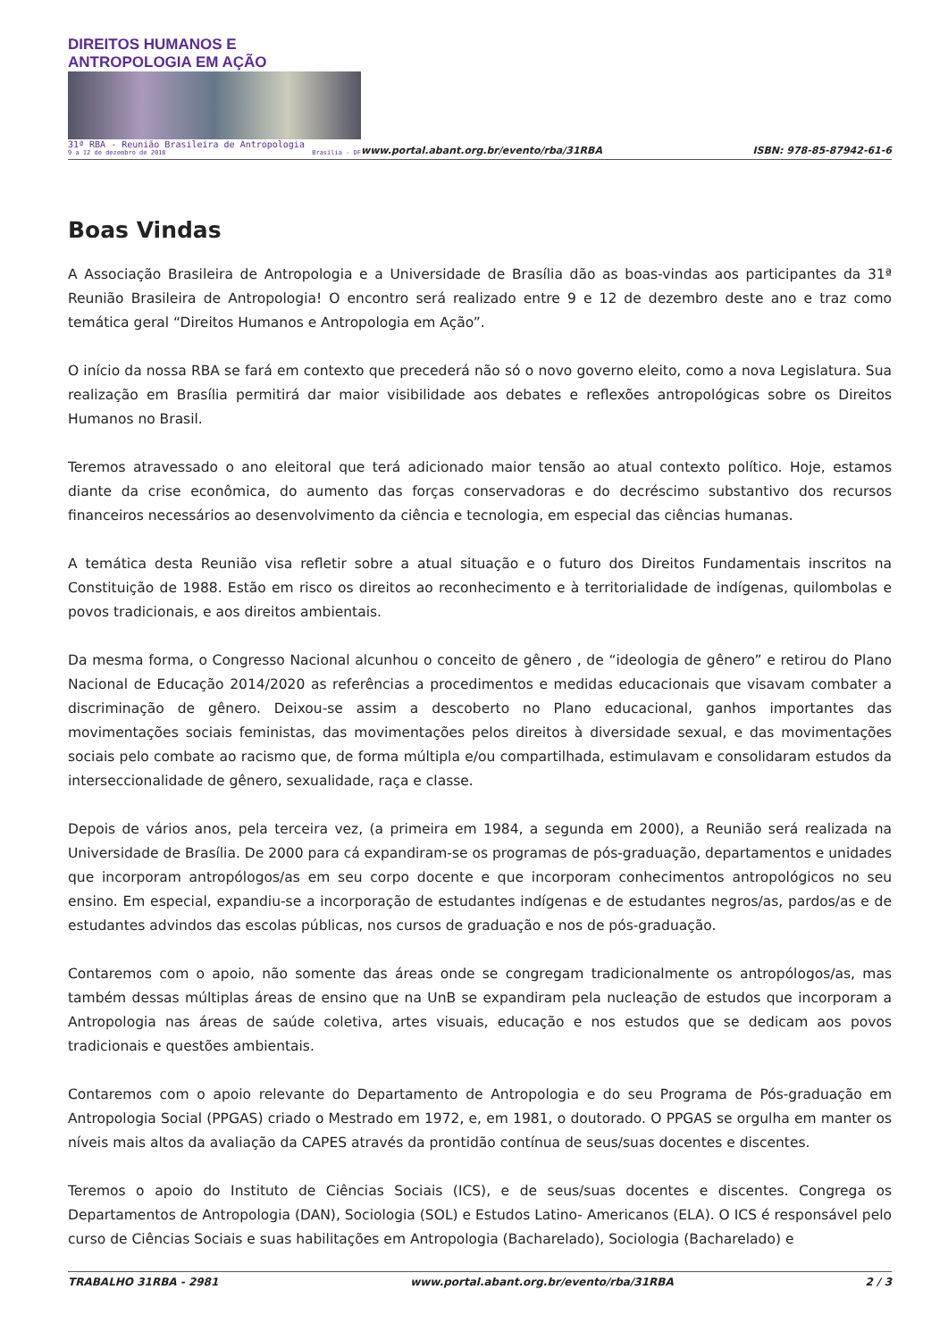DIREITOS HUMANOS E ANTROPOLOGIA EM AÇÃO
31ª RBA - Reunião Brasileira de Antropologia
9 a 12 de dezembro de 2018 Brasília - DF
www.portal.abant.org.br/evento/rba/31RBA ISBN: 978-85-87942-61-6
Boas Vindas
A Associação Brasileira de Antropologia e a Universidade de Brasília dão as boas-vindas aos participantes da 31ª Reunião Brasileira de Antropologia! O encontro será realizado entre 9 e 12 de dezembro deste ano e traz como temática geral “Direitos Humanos e Antropologia em Ação”.
O início da nossa RBA se fará em contexto que precederá não só o novo governo eleito, como a nova Legislatura. Sua realização em Brasília permitirá dar maior visibilidade aos debates e reflexões antropológicas sobre os Direitos Humanos no Brasil.
Teremos atravessado o ano eleitoral que terá adicionado maior tensão ao atual contexto político. Hoje, estamos diante da crise econômica, do aumento das forças conservadoras e do decréscimo substantivo dos recursos financeiros necessários ao desenvolvimento da ciência e tecnologia, em especial das ciências humanas.
A temática desta Reunião visa refletir sobre a atual situação e o futuro dos Direitos Fundamentais inscritos na Constituição de 1988. Estão em risco os direitos ao reconhecimento e à territorialidade de indígenas, quilombolas e povos tradicionais, e aos direitos ambientais.
Da mesma forma, o Congresso Nacional alcunhou o conceito de gênero , de “ideologia de gênero” e retirou do Plano Nacional de Educação 2014/2020 as referências a procedimentos e medidas educacionais que visavam combater a discriminação de gênero. Deixou-se assim a descoberto no Plano educacional, ganhos importantes das movimentações sociais feministas, das movimentações pelos direitos à diversidade sexual, e das movimentações sociais pelo combate ao racismo que, de forma múltipla e/ou compartilhada, estimulavam e consolidaram estudos da interseccionalidade de gênero, sexualidade, raça e classe.
Depois de vários anos, pela terceira vez, (a primeira em 1984, a segunda em 2000), a Reunião será realizada na Universidade de Brasília. De 2000 para cá expandiram-se os programas de pós-graduação, departamentos e unidades que incorporam antropólogos/as em seu corpo docente e que incorporam conhecimentos antropológicos no seu ensino. Em especial, expandiu-se a incorporação de estudantes indígenas e de estudantes negros/as, pardos/as e de estudantes advindos das escolas públicas, nos cursos de graduação e nos de pós-graduação.
Contaremos com o apoio, não somente das áreas onde se congregam tradicionalmente os antropólogos/as, mas também dessas múltiplas áreas de ensino que na UnB se expandiram pela nucleação de estudos que incorporam a Antropologia nas áreas de saúde coletiva, artes visuais, educação e nos estudos que se dedicam aos povos tradicionais e questões ambientais.
Contaremos com o apoio relevante do Departamento de Antropologia e do seu Programa de Pós-graduação em Antropologia Social (PPGAS) criado o Mestrado em 1972, e, em 1981, o doutorado. O PPGAS se orgulha em manter os níveis mais altos da avaliação da CAPES através da prontidão contínua de seus/suas docentes e discentes.
Teremos o apoio do Instituto de Ciências Sociais (ICS), e de seus/suas docentes e discentes. Congrega os Departamentos de Antropologia (DAN), Sociologia (SOL) e Estudos Latino- Americanos (ELA). O ICS é responsável pelo curso de Ciências Sociais e suas habilitações em Antropologia (Bacharelado), Sociologia (Bacharelado) e
TRABALHO 31RBA - 2981 www.portal.abant.org.br/evento/rba/31RBA 2 / 3